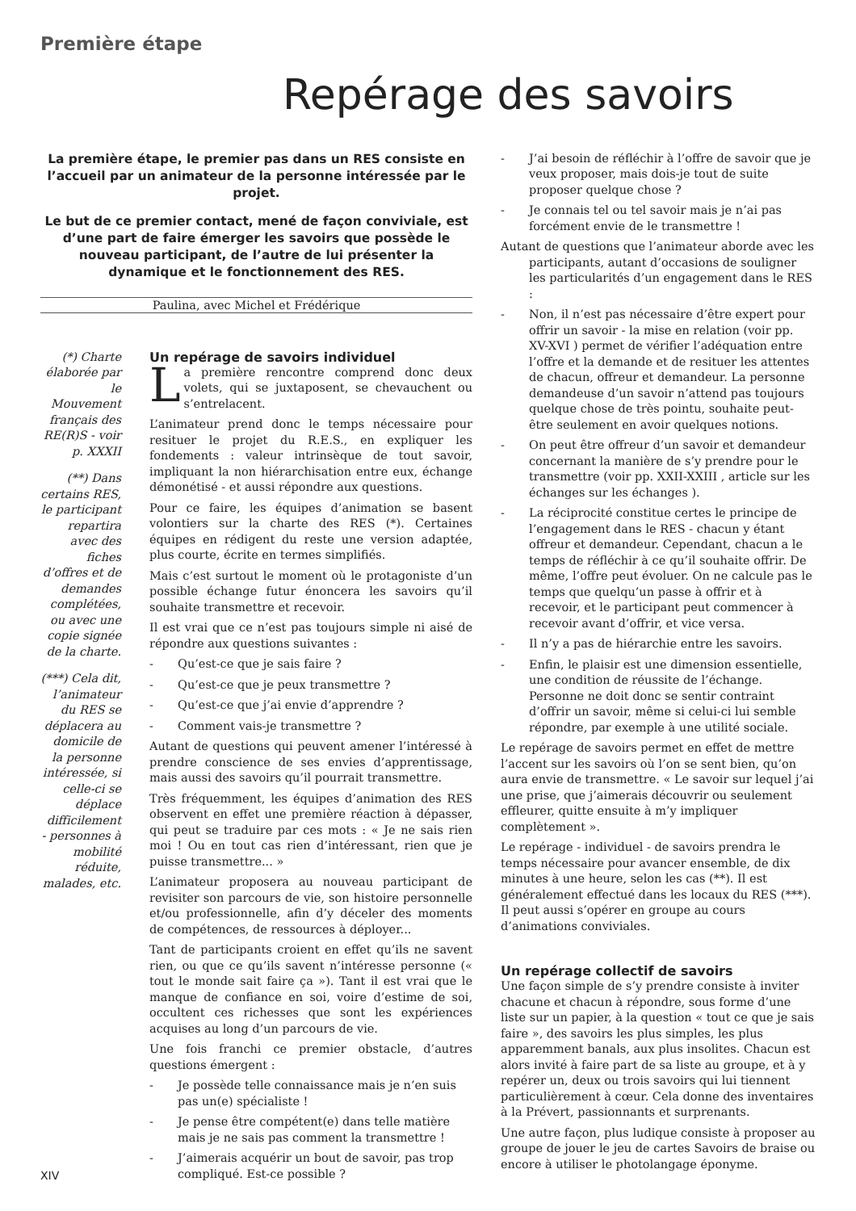Première étape
Repérage des savoirs
La première étape, le premier pas dans un RES consiste en l’accueil par un animateur de la personne intéressée par le projet.
Le but de ce premier contact, mené de façon conviviale, est d’une part de faire émerger les savoirs que possède le nouveau participant, de l’autre de lui présenter la dynamique et le fonctionnement des RES.
Paulina, avec Michel et Frédérique
(*) Charte élaborée par le Mouvement français des RE(R)S - voir p. XXXII
(**) Dans certains RES, le participant repartira avec des fiches d’offres et de demandes complétées, ou avec une copie signée de la charte.
(***) Cela dit, l’animateur du RES se déplacera au domicile de la personne intéressée, si celle-ci se déplace difficilement - personnes à mobilité réduite, malades, etc.
Un repérage de savoirs individuel
La première rencontre comprend donc deux volets, qui se juxtaposent, se chevauchent ou s’entrelacent.
L’animateur prend donc le temps nécessaire pour resituer le projet du R.E.S., en expliquer les fondements : valeur intrinsèque de tout savoir, impliquant la non hiérarchisation entre eux, échange démonétisé - et aussi répondre aux questions.
Pour ce faire, les équipes d’animation se basent volontiers sur la charte des RES (*). Certaines équipes en rédigent du reste une version adaptée, plus courte, écrite en termes simplifiés.
Mais c’est surtout le moment où le protagoniste d’un possible échange futur énoncera les savoirs qu’il souhaite transmettre et recevoir.
Il est vrai que ce n’est pas toujours simple ni aisé de répondre aux questions suivantes :
- Qu’est-ce que je sais faire ?
- Qu’est-ce que je peux transmettre ?
- Qu’est-ce que j’ai envie d’apprendre ?
- Comment vais-je transmettre ?
Autant de questions qui peuvent amener l’intéressé à prendre conscience de ses envies d’apprentissage, mais aussi des savoirs qu’il pourrait transmettre.
Très fréquemment, les équipes d’animation des RES observent en effet une première réaction à dépasser, qui peut se traduire par ces mots : « Je ne sais rien moi ! Ou en tout cas rien d’intéressant, rien que je puisse transmettre... »
L’animateur proposera au nouveau participant de revisiter son parcours de vie, son histoire personnelle et/ou professionnelle, afin d’y déceler des moments de compétences, de ressources à déployer...
Tant de participants croient en effet qu’ils ne savent rien, ou que ce qu’ils savent n’intéresse personne (« tout le monde sait faire ça »). Tant il est vrai que le manque de confiance en soi, voire d’estime de soi, occultent ces richesses que sont les expériences acquises au long d’un parcours de vie.
Une fois franchi ce premier obstacle, d’autres questions émergent :
- Je possède telle connaissance mais je n’en suis pas un(e) spécialiste !
- Je pense être compétent(e) dans telle matière mais je ne sais pas comment la transmettre !
- J’aimerais acquérir un bout de savoir, pas trop compliqué. Est-ce possible ?
XIV
- J’ai besoin de réfléchir à l’offre de savoir que je veux proposer, mais dois-je tout de suite proposer quelque chose ?
- Je connais tel ou tel savoir mais je n’ai pas forcément envie de le transmettre !
Autant de questions que l’animateur aborde avec les participants, autant d’occasions de souligner les particularités d’un engagement dans le RES :
- Non, il n’est pas nécessaire d’être expert pour offrir un savoir - la mise en relation (voir pp. XV-XVI ) permet de vérifier l’adéquation entre l’offre et la demande et de resituer les attentes de chacun, offreur et demandeur. La personne demandeuse d’un savoir n’attend pas toujours quelque chose de très pointu, souhaite peut-être seulement en avoir quelques notions.
- On peut être offreur d’un savoir et demandeur concernant la manière de s’y prendre pour le transmettre (voir pp. XXII-XXIII , article sur les échanges sur les échanges ).
- La réciprocité constitue certes le principe de l’engagement dans le RES - chacun y étant offreur et demandeur. Cependant, chacun a le temps de réfléchir à ce qu’il souhaite offrir. De même, l’offre peut évoluer. On ne calcule pas le temps que quelqu’un passe à offrir et à recevoir, et le participant peut commencer à recevoir avant d’offrir, et vice versa.
- Il n’y a pas de hiérarchie entre les savoirs.
- Enfin, le plaisir est une dimension essentielle, une condition de réussite de l’échange. Personne ne doit donc se sentir contraint d’offrir un savoir, même si celui-ci lui semble répondre, par exemple à une utilité sociale.
Le repérage de savoirs permet en effet de mettre l’accent sur les savoirs où l’on se sent bien, qu’on aura envie de transmettre. « Le savoir sur lequel j’ai une prise, que j’aimerais découvrir ou seulement effleurer, quitte ensuite à m’y impliquer complètement ».
Le repérage - individuel - de savoirs prendra le temps nécessaire pour avancer ensemble, de dix minutes à une heure, selon les cas (**). Il est généralement effectué dans les locaux du RES (***). Il peut aussi s’opérer en groupe au cours d’animations conviviales.
Un repérage collectif de savoirs
Une façon simple de s’y prendre consiste à inviter chacune et chacun à répondre, sous forme d’une liste sur un papier, à la question « tout ce que je sais faire », des savoirs les plus simples, les plus apparemment banals, aux plus insolites. Chacun est alors invité à faire part de sa liste au groupe, et à y repérer un, deux ou trois savoirs qui lui tiennent particulièrement à cœur. Cela donne des inventaires à la Prévert, passionnants et surprenants.
Une autre façon, plus ludique consiste à proposer au groupe de jouer le jeu de cartes Savoirs de braise ou encore à utiliser le photolangage éponyme.